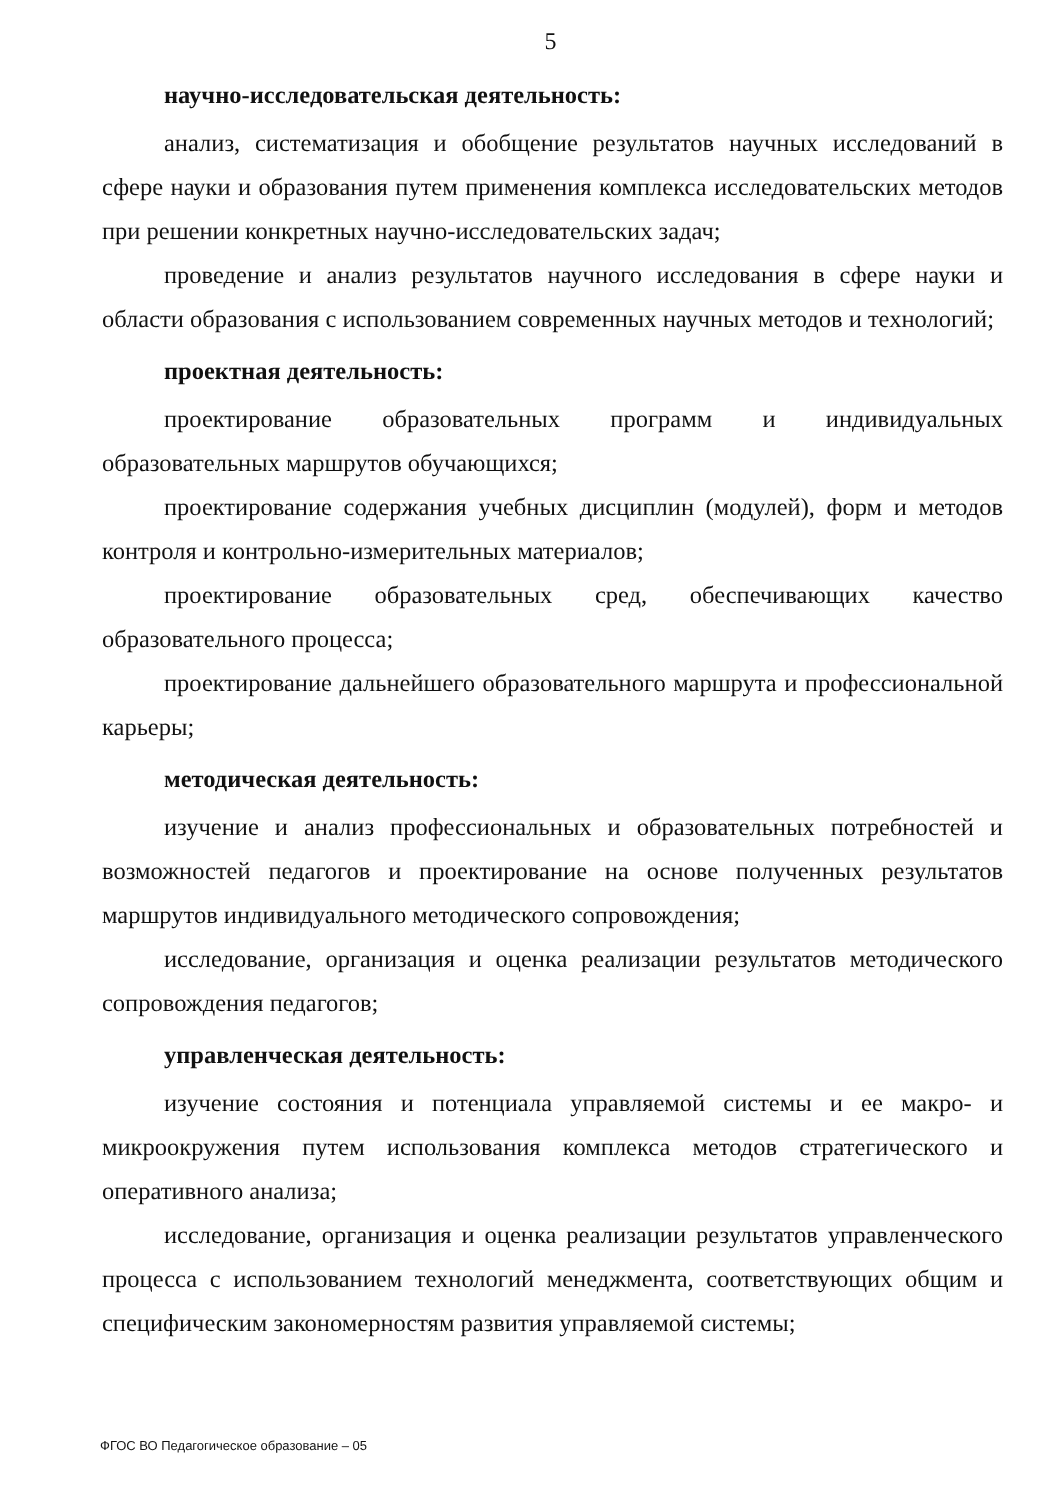5
научно-исследовательская деятельность:
анализ, систематизация и обобщение результатов научных исследований в сфере науки и образования путем применения комплекса исследовательских методов при решении конкретных научно-исследовательских задач;
проведение и анализ результатов научного исследования в сфере науки и области образования с использованием современных научных методов и технологий;
проектная деятельность:
проектирование образовательных программ и индивидуальных образовательных маршрутов обучающихся;
проектирование содержания учебных дисциплин (модулей), форм и методов контроля и контрольно-измерительных материалов;
проектирование образовательных сред, обеспечивающих качество образовательного процесса;
проектирование дальнейшего образовательного маршрута и профессиональной карьеры;
методическая деятельность:
изучение и анализ профессиональных и образовательных потребностей и возможностей педагогов и проектирование на основе полученных результатов маршрутов индивидуального методического сопровождения;
исследование, организация и оценка реализации результатов методического сопровождения педагогов;
управленческая деятельность:
изучение состояния и потенциала управляемой системы и ее макро- и микроокружения путем использования комплекса методов стратегического и оперативного анализа;
исследование, организация и оценка реализации результатов управленческого процесса с использованием технологий менеджмента, соответствующих общим и специфическим закономерностям развития управляемой системы;
ФГОС ВО Педагогическое образование – 05